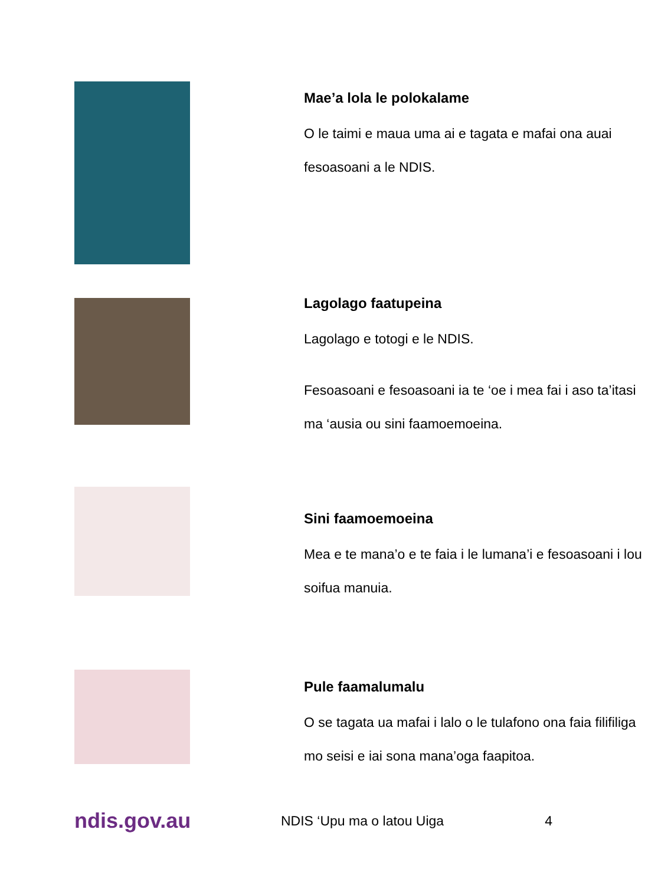Mae’a lola le polokalame
O le taimi e maua uma ai e tagata e mafai ona auai fesoasoani a le NDIS.
Lagolago faatupeina
Lagolago e totogi e le NDIS.
Fesoasoani e fesoasoani ia te ‘oe i mea fai i aso ta’itasi ma ‘ausia ou sini faamoemoeina.
Sini faamoemoeina
Mea e te mana’o e te faia i le lumana’i e fesoasoani i lou soifua manuia.
Pule faamalumalu
O se tagata ua mafai i lalo o le tulafono ona faia filifiliga mo seisi e iai sona mana’oga faapitoa.
ndis.gov.au NDIS ‘Upu ma o latou Uiga 4